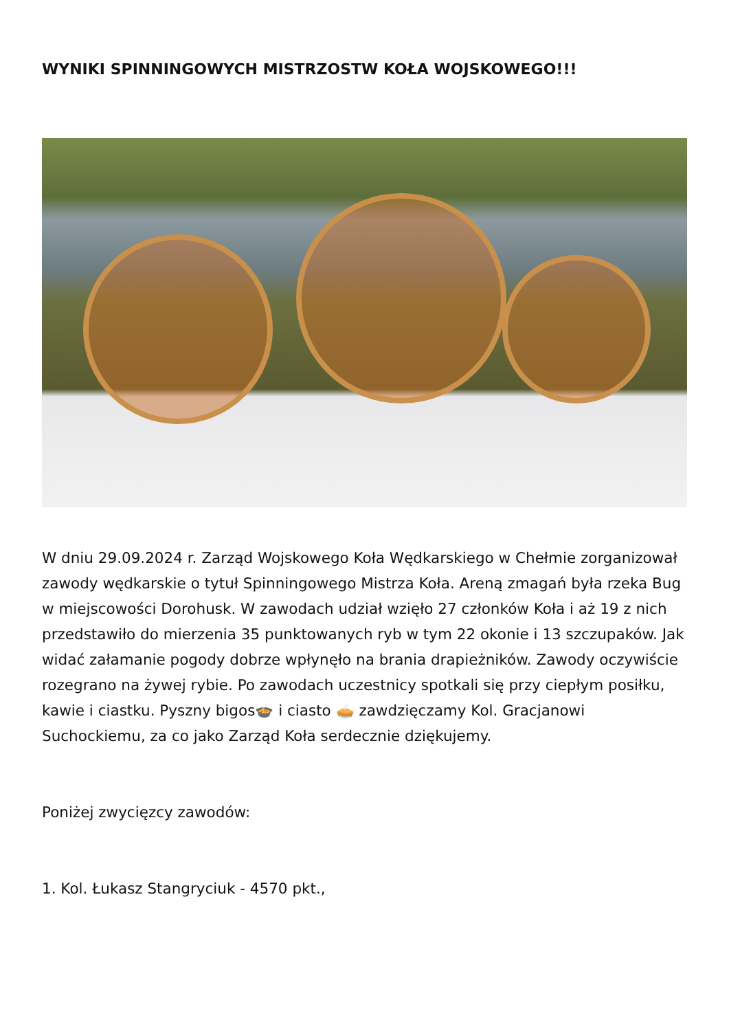WYNIKI SPINNINGOWYCH MISTRZOSTW KOŁA WOJSKOWEGO!!!
W dniu 29.09.2024 r. Zarząd Wojskowego Koła Wędkarskiego w Chełmie zorganizował zawody wędkarskie o tytuł Spinningowego Mistrza Koła. Areną zmagań była rzeka Bug w miejscowości Dorohusk. W zawodach udział wzięło 27 członków Koła i aż 19 z nich przedstawiło do mierzenia 35 punktowanych ryb w tym 22 okonie i 13 szczupaków. Jak widać załamanie pogody dobrze wpłynęło na brania drapieżników. Zawody oczywiście rozegrano na żywej rybie. Po zawodach uczestnicy spotkali się przy ciepłym posiłku, kawie i ciastku. Pyszny bigos🍲 i ciasto 🥧 zawdzięczamy Kol. Gracjanowi Suchockiemu, za co jako Zarząd Koła serdecznie dziękujemy.
Poniżej zwycięzcy zawodów:
1. Kol. Łukasz Stangryciuk - 4570 pkt.,